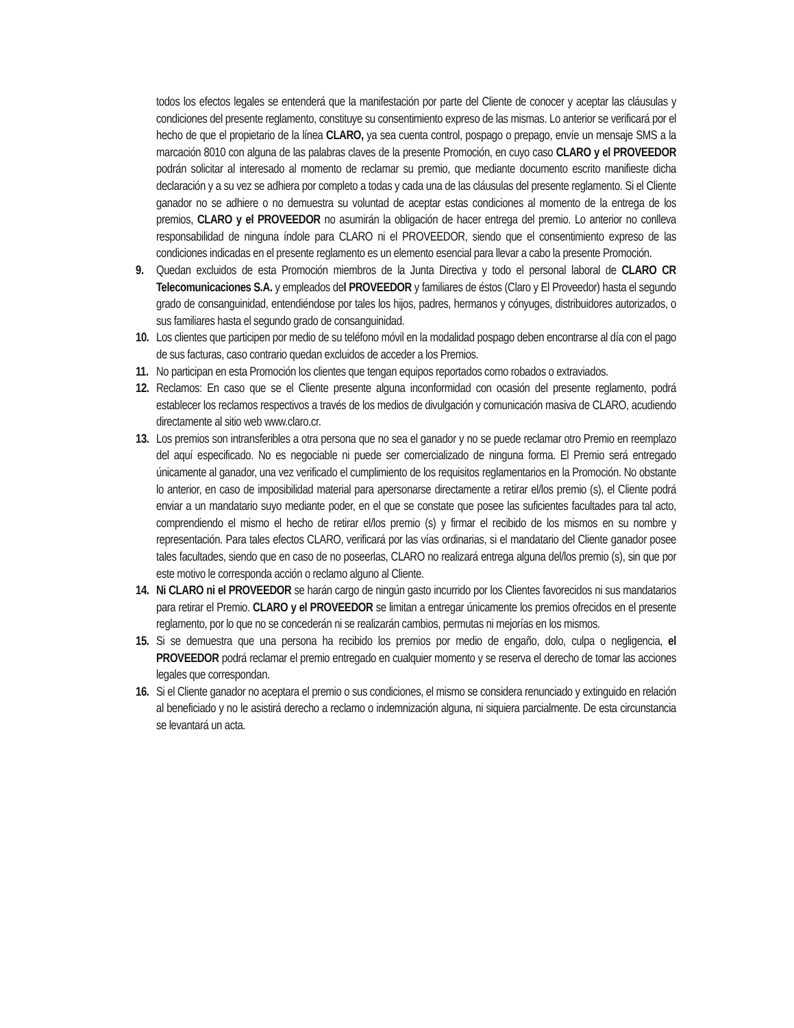todos los efectos legales se entenderá que la manifestación por parte del Cliente de conocer y aceptar las cláusulas y condiciones del presente reglamento, constituye su consentimiento expreso de las mismas. Lo anterior se verificará por el hecho de que el propietario de la línea CLARO, ya sea cuenta control, pospago o prepago, envíe un mensaje SMS a la marcación 8010 con alguna de las palabras claves de la presente Promoción, en cuyo caso CLARO y el PROVEEDOR podrán solicitar al interesado al momento de reclamar su premio, que mediante documento escrito manifieste dicha declaración y a su vez se adhiera por completo a todas y cada una de las cláusulas del presente reglamento. Si el Cliente ganador no se adhiere o no demuestra su voluntad de aceptar estas condiciones al momento de la entrega de los premios, CLARO y el PROVEEDOR no asumirán la obligación de hacer entrega del premio. Lo anterior no conlleva responsabilidad de ninguna índole para CLARO ni el PROVEEDOR, siendo que el consentimiento expreso de las condiciones indicadas en el presente reglamento es un elemento esencial para llevar a cabo la presente Promoción.
9. Quedan excluidos de esta Promoción miembros de la Junta Directiva y todo el personal laboral de CLARO CR Telecomunicaciones S.A. y empleados del PROVEEDOR y familiares de éstos (Claro y El Proveedor) hasta el segundo grado de consanguinidad, entendiéndose por tales los hijos, padres, hermanos y cónyuges, distribuidores autorizados, o sus familiares hasta el segundo grado de consanguinidad.
10. Los clientes que participen por medio de su teléfono móvil en la modalidad pospago deben encontrarse al día con el pago de sus facturas, caso contrario quedan excluidos de acceder a los Premios.
11. No participan en esta Promoción los clientes que tengan equipos reportados como robados o extraviados.
12. Reclamos: En caso que se el Cliente presente alguna inconformidad con ocasión del presente reglamento, podrá establecer los reclamos respectivos a través de los medios de divulgación y comunicación masiva de CLARO, acudiendo directamente al sitio web www.claro.cr.
13. Los premios son intransferibles a otra persona que no sea el ganador y no se puede reclamar otro Premio en reemplazo del aquí especificado. No es negociable ni puede ser comercializado de ninguna forma. El Premio será entregado únicamente al ganador, una vez verificado el cumplimiento de los requisitos reglamentarios en la Promoción. No obstante lo anterior, en caso de imposibilidad material para apersonarse directamente a retirar el/los premio (s), el Cliente podrá enviar a un mandatario suyo mediante poder, en el que se constate que posee las suficientes facultades para tal acto, comprendiendo el mismo el hecho de retirar el/los premio (s) y firmar el recibido de los mismos en su nombre y representación. Para tales efectos CLARO, verificará por las vías ordinarias, si el mandatario del Cliente ganador posee tales facultades, siendo que en caso de no poseerlas, CLARO no realizará entrega alguna del/los premio (s), sin que por este motivo le corresponda acción o reclamo alguno al Cliente.
14. Ni CLARO ni el PROVEEDOR se harán cargo de ningún gasto incurrido por los Clientes favorecidos ni sus mandatarios para retirar el Premio. CLARO y el PROVEEDOR se limitan a entregar únicamente los premios ofrecidos en el presente reglamento, por lo que no se concederán ni se realizarán cambios, permutas ni mejorías en los mismos.
15. Si se demuestra que una persona ha recibido los premios por medio de engaño, dolo, culpa o negligencia, el PROVEEDOR podrá reclamar el premio entregado en cualquier momento y se reserva el derecho de tomar las acciones legales que correspondan.
16. Si el Cliente ganador no aceptara el premio o sus condiciones, el mismo se considera renunciado y extinguido en relación al beneficiado y no le asistirá derecho a reclamo o indemnización alguna, ni siquiera parcialmente. De esta circunstancia se levantará un acta.